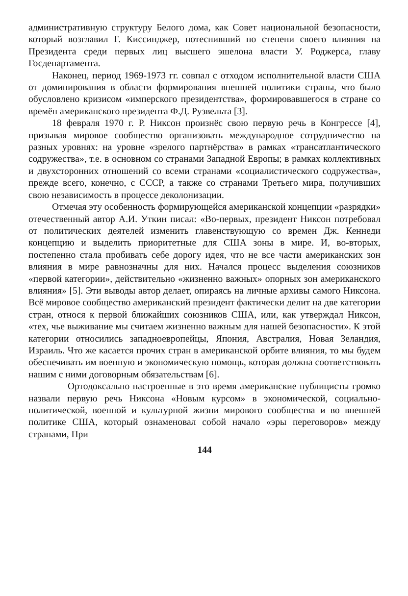административную структуру Белого дома, как Совет национальной безопасности, который возглавил Г. Киссинджер, потеснивший по степени своего влияния на Президента среди первых лиц высшего эшелона власти У. Роджерса, главу Госдепартамента.
Наконец, период 1969-1973 гг. совпал с отходом исполнительной власти США от доминирования в области формирования внешней политики страны, что было обусловлено кризисом «имперского президентства», формировавшегося в стране со времён американского президента Ф.Д. Рузвельта [3].
18 февраля 1970 г. Р. Никсон произнёс свою первую речь в Конгрессе [4], призывая мировое сообщество организовать международное сотрудничество на разных уровнях: на уровне «зрелого партнёрства» в рамках «трансатлантического содружества», т.е. в основном со странами Западной Европы; в рамках коллективных и двухсторонних отношений со всеми странами «социалистического содружества», прежде всего, конечно, с СССР, а также со странами Третьего мира, получивших свою независимость в процессе деколонизации.
Отмечая эту особенность формирующейся американской концепции «разрядки» отечественный автор А.И. Уткин писал: «Во-первых, президент Никсон потребовал от политических деятелей изменить главенствующую со времен Дж. Кеннеди концепцию и выделить приоритетные для США зоны в мире. И, во-вторых, постепенно стала пробивать себе дорогу идея, что не все части американских зон влияния в мире равнозначны для них. Начался процесс выделения союзников «первой категории», действительно «жизненно важных» опорных зон американского влияния» [5]. Эти выводы автор делает, опираясь на личные архивы самого Никсона. Всё мировое сообщество американский президент фактически делит на две категории стран, относя к первой ближайших союзников США, или, как утверждал Никсон, «тех, чье выживание мы считаем жизненно важным для нашей безопасности». К этой категории относились западноевропейцы, Япония, Австралия, Новая Зеландия, Израиль. Что же касается прочих стран в американской орбите влияния, то мы будем обеспечивать им военную и экономическую помощь, которая должна соответствовать нашим с ними договорным обязательствам [6].
Ортодоксально настроенные в это время американские публицисты громко назвали первую речь Никсона «Новым курсом» в экономической, социально-политической, военной и культурной жизни мирового сообщества и во внешней политике США, который ознаменовал собой начало «эры переговоров» между странами, При
144